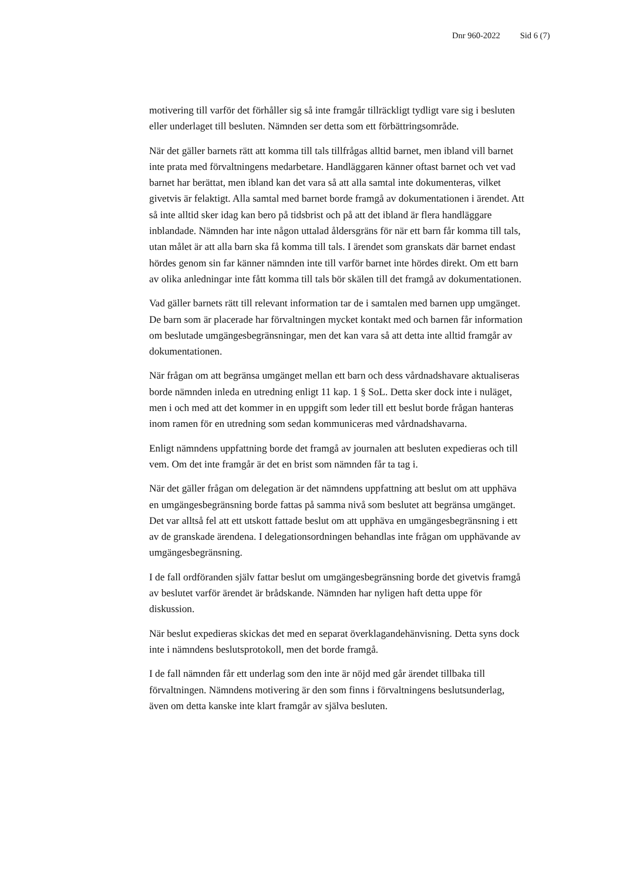Dnr 960-2022 Sid 6 (7)
motivering till varför det förhåller sig så inte framgår tillräckligt tydligt vare sig i besluten eller underlaget till besluten. Nämnden ser detta som ett förbättringsområde.
När det gäller barnets rätt att komma till tals tillfrågas alltid barnet, men ibland vill barnet inte prata med förvaltningens medarbetare. Handläggaren känner oftast barnet och vet vad barnet har berättat, men ibland kan det vara så att alla samtal inte dokumenteras, vilket givetvis är felaktigt. Alla samtal med barnet borde framgå av dokumentationen i ärendet. Att så inte alltid sker idag kan bero på tidsbrist och på att det ibland är flera handläggare inblandade. Nämnden har inte någon uttalad åldersgräns för när ett barn får komma till tals, utan målet är att alla barn ska få komma till tals. I ärendet som granskats där barnet endast hördes genom sin far känner nämnden inte till varför barnet inte hördes direkt. Om ett barn av olika anledningar inte fått komma till tals bör skälen till det framgå av dokumentationen.
Vad gäller barnets rätt till relevant information tar de i samtalen med barnen upp umgänget. De barn som är placerade har förvaltningen mycket kontakt med och barnen får information om beslutade umgängesbegränsningar, men det kan vara så att detta inte alltid framgår av dokumentationen.
När frågan om att begränsa umgänget mellan ett barn och dess vårdnadshavare aktualiseras borde nämnden inleda en utredning enligt 11 kap. 1 § SoL. Detta sker dock inte i nuläget, men i och med att det kommer in en uppgift som leder till ett beslut borde frågan hanteras inom ramen för en utredning som sedan kommuniceras med vårdnadshavarna.
Enligt nämndens uppfattning borde det framgå av journalen att besluten expedieras och till vem. Om det inte framgår är det en brist som nämnden får ta tag i.
När det gäller frågan om delegation är det nämndens uppfattning att beslut om att upphäva en umgängesbegränsning borde fattas på samma nivå som beslutet att begränsa umgänget. Det var alltså fel att ett utskott fattade beslut om att upphäva en umgängesbegränsning i ett av de granskade ärendena. I delegationsordningen behandlas inte frågan om upphävande av umgängesbegränsning.
I de fall ordföranden själv fattar beslut om umgängesbegränsning borde det givetvis framgå av beslutet varför ärendet är brådskande. Nämnden har nyligen haft detta uppe för diskussion.
När beslut expedieras skickas det med en separat överklagandehänvisning. Detta syns dock inte i nämndens beslutsprotokoll, men det borde framgå.
I de fall nämnden får ett underlag som den inte är nöjd med går ärendet tillbaka till förvaltningen. Nämndens motivering är den som finns i förvaltningens beslutsunderlag, även om detta kanske inte klart framgår av själva besluten.